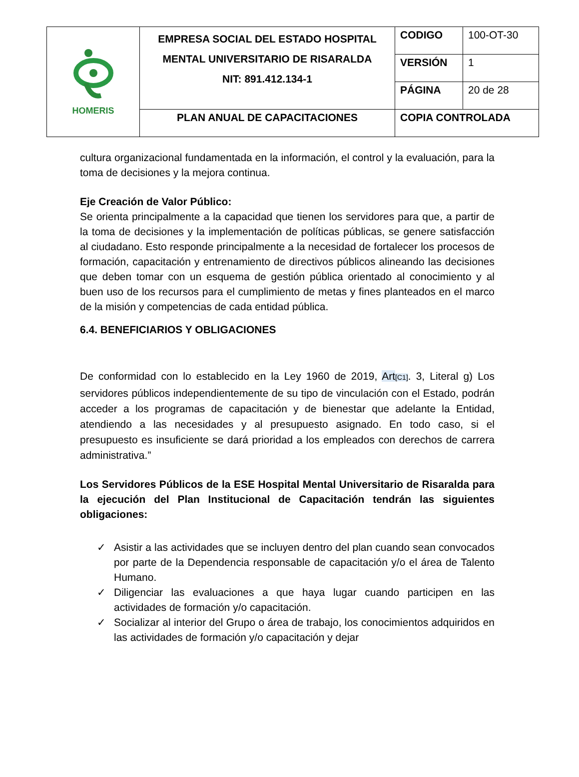| HOMERIS | EMPRESA SOCIAL DEL ESTADO HOSPITAL MENTAL UNIVERSITARIO DE RISARALDA NIT: 891.412.134-1 | CODIGO | 100-OT-30 |
| | | VERSIÓN | 1 |
| | | PÁGINA | 20 de 28 |
| | PLAN ANUAL DE CAPACITACIONES | COPIA CONTROLADA | |
cultura organizacional fundamentada en la información, el control y la evaluación, para la toma de decisiones y la mejora continua.
Eje Creación de Valor Público:
Se orienta principalmente a la capacidad que tienen los servidores para que, a partir de la toma de decisiones y la implementación de políticas públicas, se genere satisfacción al ciudadano. Esto responde principalmente a la necesidad de fortalecer los procesos de formación, capacitación y entrenamiento de directivos públicos alineando las decisiones que deben tomar con un esquema de gestión pública orientado al conocimiento y al buen uso de los recursos para el cumplimiento de metas y fines planteados en el marco de la misión y competencias de cada entidad pública.
6.4. BENEFICIARIOS Y OBLIGACIONES
De conformidad con lo establecido en la Ley 1960 de 2019, Art[C1]. 3, Literal g) Los servidores públicos independientemente de su tipo de vinculación con el Estado, podrán acceder a los programas de capacitación y de bienestar que adelante la Entidad, atendiendo a las necesidades y al presupuesto asignado. En todo caso, si el presupuesto es insuficiente se dará prioridad a los empleados con derechos de carrera administrativa.”
Los Servidores Públicos de la ESE Hospital Mental Universitario de Risaralda para la ejecución del Plan Institucional de Capacitación tendrán las siguientes obligaciones:
✓ Asistir a las actividades que se incluyen dentro del plan cuando sean convocados por parte de la Dependencia responsable de capacitación y/o el área de Talento Humano.
✓ Diligenciar las evaluaciones a que haya lugar cuando participen en las actividades de formación y/o capacitación.
✓ Socializar al interior del Grupo o área de trabajo, los conocimientos adquiridos en las actividades de formación y/o capacitación y dejar